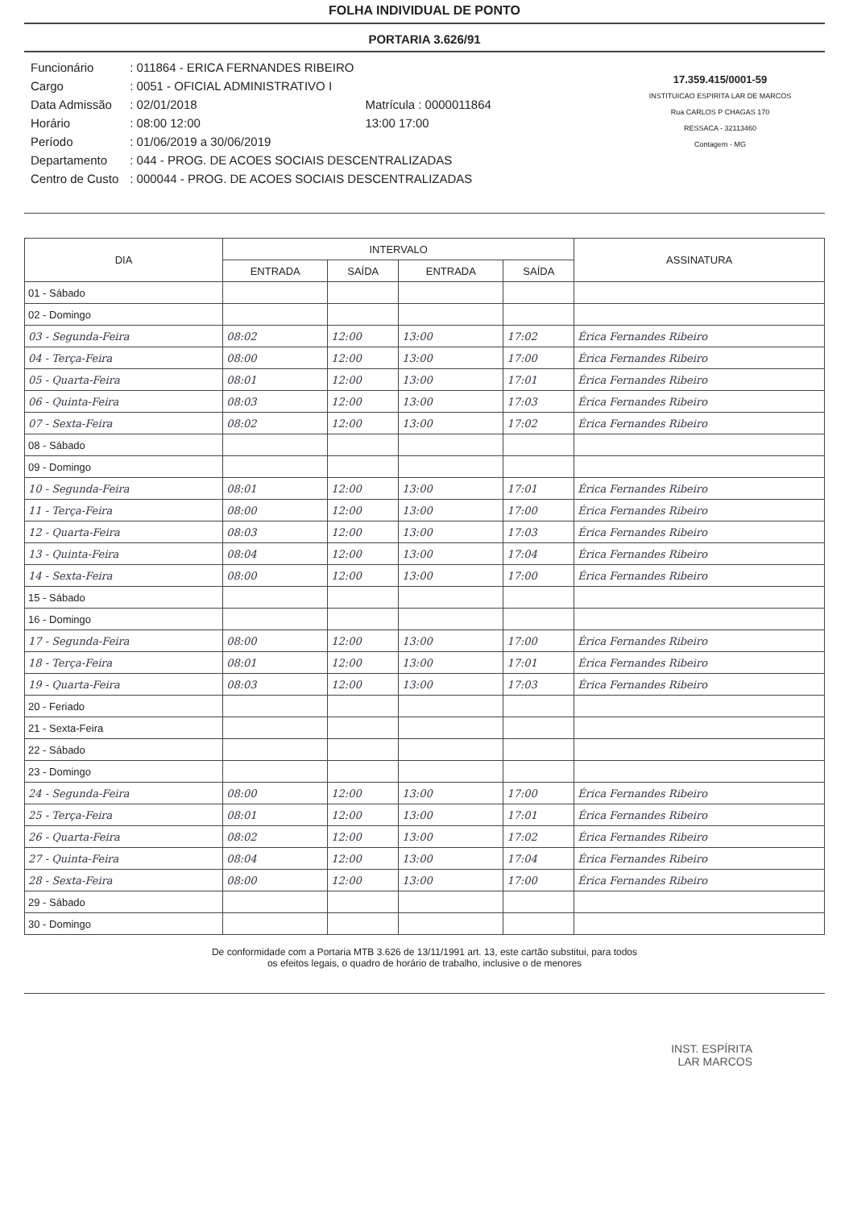FOLHA INDIVIDUAL DE PONTO
PORTARIA 3.626/91
| Funcionário | : 011864 - ERICA FERNANDES RIBEIRO | |
| Cargo | : 0051 - OFICIAL ADMINISTRATIVO I | |
| Data Admissão | : 02/01/2018 | Matrícula : 0000011864 |
| Horário | : 08:00 12:00 | 13:00 17:00 |
| Período | : 01/06/2019 a 30/06/2019 | |
| Departamento | : 044 - PROG. DE ACOES SOCIAIS DESCENTRALIZADAS | |
| Centro de Custo | : 000044 - PROG. DE ACOES SOCIAIS DESCENTRALIZADAS | |
17.359.415/0001-59
INSTITUICAO ESPIRITA LAR DE MARCOS
Rua CARLOS P CHAGAS 170
RESSACA - 32113460
Contagem - MG
| DIA | INTERVALO | | | | ASSINATURA |
| --- | --- | --- | --- | --- | --- |
| | ENTRADA | SAÍDA | ENTRADA | SAÍDA | |
| 01 - Sábado | | | | | |
| 02 - Domingo | | | | | |
| 03 - Segunda-Feira | 08:02 | 12:00 | 13:00 | 17:02 | Érica Fernandes Ribeiro |
| 04 - Terça-Feira | 08:00 | 12:00 | 13:00 | 17:00 | Érica Fernandes Ribeiro |
| 05 - Quarta-Feira | 08:01 | 12:00 | 13:00 | 17:01 | Érica Fernandes Ribeiro |
| 06 - Quinta-Feira | 08:03 | 12:00 | 13:00 | 17:03 | Érica Fernandes Ribeiro |
| 07 - Sexta-Feira | 08:02 | 12:00 | 13:00 | 17:02 | Érica Fernandes Ribeiro |
| 08 - Sábado | | | | | |
| 09 - Domingo | | | | | |
| 10 - Segunda-Feira | 08:01 | 12:00 | 13:00 | 17:01 | Érica Fernandes Ribeiro |
| 11 - Terça-Feira | 08:00 | 12:00 | 13:00 | 17:00 | Érica Fernandes Ribeiro |
| 12 - Quarta-Feira | 08:03 | 12:00 | 13:00 | 17:03 | Érica Fernandes Ribeiro |
| 13 - Quinta-Feira | 08:04 | 12:00 | 13:00 | 17:04 | Érica Fernandes Ribeiro |
| 14 - Sexta-Feira | 08:00 | 12:00 | 13:00 | 17:00 | Érica Fernandes Ribeiro |
| 15 - Sábado | | | | | |
| 16 - Domingo | | | | | |
| 17 - Segunda-Feira | 08:00 | 12:00 | 13:00 | 17:00 | Érica Fernandes Ribeiro |
| 18 - Terça-Feira | 08:01 | 12:00 | 13:00 | 17:01 | Érica Fernandes Ribeiro |
| 19 - Quarta-Feira | 08:03 | 12:00 | 13:00 | 17:03 | Érica Fernandes Ribeiro |
| 20 - Feriado | | | | | |
| 21 - Sexta-Feira | | | | | |
| 22 - Sábado | | | | | |
| 23 - Domingo | | | | | |
| 24 - Segunda-Feira | 08:00 | 12:00 | 13:00 | 17:00 | Érica Fernandes Ribeiro |
| 25 - Terça-Feira | 08:01 | 12:00 | 13:00 | 17:01 | Érica Fernandes Ribeiro |
| 26 - Quarta-Feira | 08:02 | 12:00 | 13:00 | 17:02 | Érica Fernandes Ribeiro |
| 27 - Quinta-Feira | 08:04 | 12:00 | 13:00 | 17:04 | Érica Fernandes Ribeiro |
| 28 - Sexta-Feira | 08:00 | 12:00 | 13:00 | 17:00 | Érica Fernandes Ribeiro |
| 29 - Sábado | | | | | |
| 30 - Domingo | | | | | |
De conformidade com a Portaria MTB 3.626 de 13/11/1991 art. 13, este cartão substitui, para todos
os efeitos legais, o quadro de horário de trabalho, inclusive o de menores
INST. ESPÍRITA
LAR MARCOS